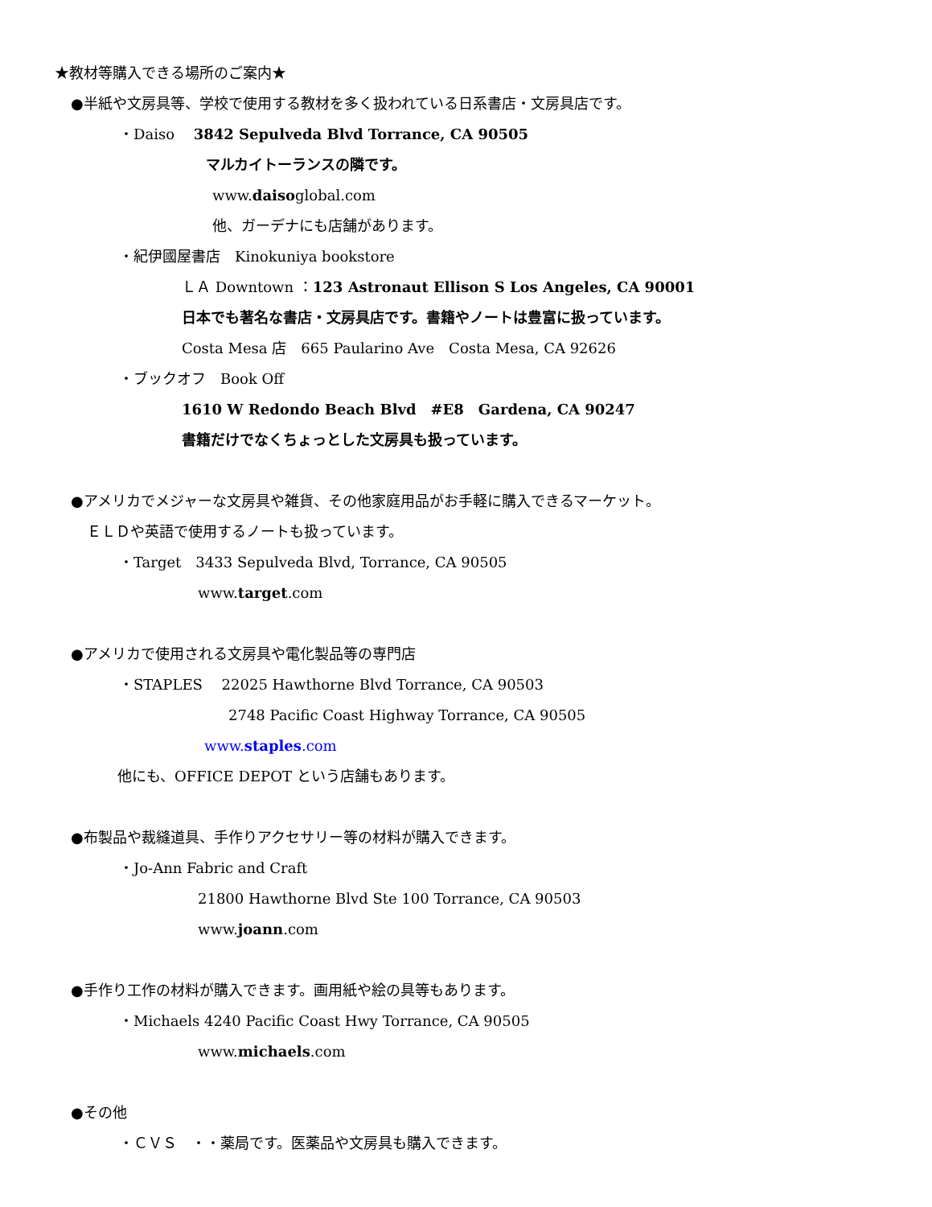★教材等購入できる場所のご案内★
●半紙や文房具等、学校で使用する教材を多く扱われている日系書店・文房具店です。
・Daiso　 3842 Sepulveda Blvd Torrance, CA 90505
マルカイトーランスの隣です。
www.daisoglobal.com
他、ガーデナにも店舗があります。
・紀伊國屋書店　Kinokuniya bookstore
ＬＡ Downtown ：123 Astronaut Ellison S Los Angeles, CA 90001
日本でも著名な書店・文房具店です。書籍やノートは豊富に扱っています。
Costa Mesa 店　665 Paularino Ave　Costa Mesa, CA 92626
・ブックオフ　Book Off
1610 W Redondo Beach Blvd　#E8　Gardena, CA 90247
書籍だけでなくちょっとした文房具も扱っています。
●アメリカでメジャーな文房具や雑貨、その他家庭用品がお手軽に購入できるマーケット。
ＥＬＤや英語で使用するノートも扱っています。
・Target　3433 Sepulveda Blvd, Torrance, CA 90505
www.target.com
●アメリカで使用される文房具や電化製品等の専門店
・STAPLES　 22025 Hawthorne Blvd Torrance, CA 90503
2748 Pacific Coast Highway Torrance, CA 90505
www.staples.com
他にも、OFFICE DEPOT という店舗もあります。
●布製品や裁縫道具、手作りアクセサリー等の材料が購入できます。
・Jo-Ann Fabric and Craft
21800 Hawthorne Blvd Ste 100 Torrance, CA 90503
www.joann.com
●手作り工作の材料が購入できます。画用紙や絵の具等もあります。
・Michaels 4240 Pacific Coast Hwy Torrance, CA 90505
www.michaels.com
●その他
・ＣＶＳ　・・薬局です。医薬品や文房具も購入できます。